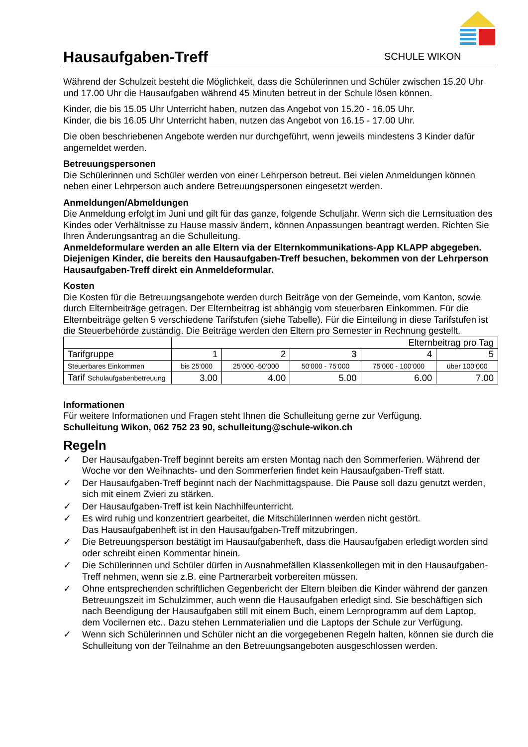Hausaufgaben-Treff
SCHULE WIKON
Während der Schulzeit besteht die Möglichkeit, dass die Schülerinnen und Schüler zwischen 15.20 Uhr und 17.00 Uhr die Hausaufgaben während 45 Minuten betreut in der Schule lösen können.
Kinder, die bis 15.05 Uhr Unterricht haben, nutzen das Angebot von 15.20 - 16.05 Uhr.
Kinder, die bis 16.05 Uhr Unterricht haben, nutzen das Angebot von 16.15 - 17.00 Uhr.
Die oben beschriebenen Angebote werden nur durchgeführt, wenn jeweils mindestens 3 Kinder dafür angemeldet werden.
Betreuungspersonen
Die Schülerinnen und Schüler werden von einer Lehrperson betreut. Bei vielen Anmeldungen können neben einer Lehrperson auch andere Betreuungspersonen eingesetzt werden.
Anmeldungen/Abmeldungen
Die Anmeldung erfolgt im Juni und gilt für das ganze, folgende Schuljahr. Wenn sich die Lernsituation des Kindes oder Verhältnisse zu Hause massiv ändern, können Anpassungen beantragt werden. Richten Sie Ihren Änderungsantrag an die Schulleitung.
Anmeldeformulare werden an alle Eltern via der Elternkommunikations-App KLAPP abgegeben. Diejenigen Kinder, die bereits den Hausaufgaben-Treff besuchen, bekommen von der Lehrperson Hausaufgaben-Treff direkt ein Anmeldeformular.
Kosten
Die Kosten für die Betreuungsangebote werden durch Beiträge von der Gemeinde, vom Kanton, sowie durch Elternbeiträge getragen. Der Elternbeitrag ist abhängig vom steuerbaren Einkommen. Für die Elternbeiträge gelten 5 verschiedene Tarifstufen (siehe Tabelle). Für die Einteilung in diese Tarifstufen ist die Steuerbehörde zuständig. Die Beiträge werden den Eltern pro Semester in Rechnung gestellt.
| | Elternbeitrag pro Tag | | | | |
| Tarifgruppe | 1 | 2 | 3 | 4 | 5 |
| Steuerbares Einkommen | bis 25‘000 | 25‘000 -50‘000 | 50‘000 - 75‘000 | 75‘000 - 100‘000 | über 100‘000 |
| Tarif Schulaufgabenbetreuung | 3.00 | 4.00 | 5.00 | 6.00 | 7.00 |
Informationen
Für weitere Informationen und Fragen steht Ihnen die Schulleitung gerne zur Verfügung.
Schulleitung Wikon, 062 752 23 90, schulleitung@schule-wikon.ch
Regeln
✓ Der Hausaufgaben-Treff beginnt bereits am ersten Montag nach den Sommerferien. Während der Woche vor den Weihnachts- und den Sommerferien findet kein Hausaufgaben-Treff statt.
✓ Der Hausaufgaben-Treff beginnt nach der Nachmittagspause. Die Pause soll dazu genutzt werden, sich mit einem Zvieri zu stärken.
✓ Der Hausaufgaben-Treff ist kein Nachhilfeunterricht.
✓ Es wird ruhig und konzentriert gearbeitet, die MitschülerInnen werden nicht gestört.
Das Hausaufgabenheft ist in den Hausaufgaben-Treff mitzubringen.
✓ Die Betreuungsperson bestätigt im Hausaufgabenheft, dass die Hausaufgaben erledigt worden sind oder schreibt einen Kommentar hinein.
✓ Die Schülerinnen und Schüler dürfen in Ausnahmefällen Klassenkollegen mit in den Hausaufgaben-Treff nehmen, wenn sie z.B. eine Partnerarbeit vorbereiten müssen.
✓ Ohne entsprechenden schriftlichen Gegenbericht der Eltern bleiben die Kinder während der ganzen Betreuungszeit im Schulzimmer, auch wenn die Hausaufgaben erledigt sind. Sie beschäftigen sich nach Beendigung der Hausaufgaben still mit einem Buch, einem Lernprogramm auf dem Laptop, dem Vocilernen etc.. Dazu stehen Lernmaterialien und die Laptops der Schule zur Verfügung.
✓ Wenn sich Schülerinnen und Schüler nicht an die vorgegebenen Regeln halten, können sie durch die Schulleitung von der Teilnahme an den Betreuungsangeboten ausgeschlossen werden.